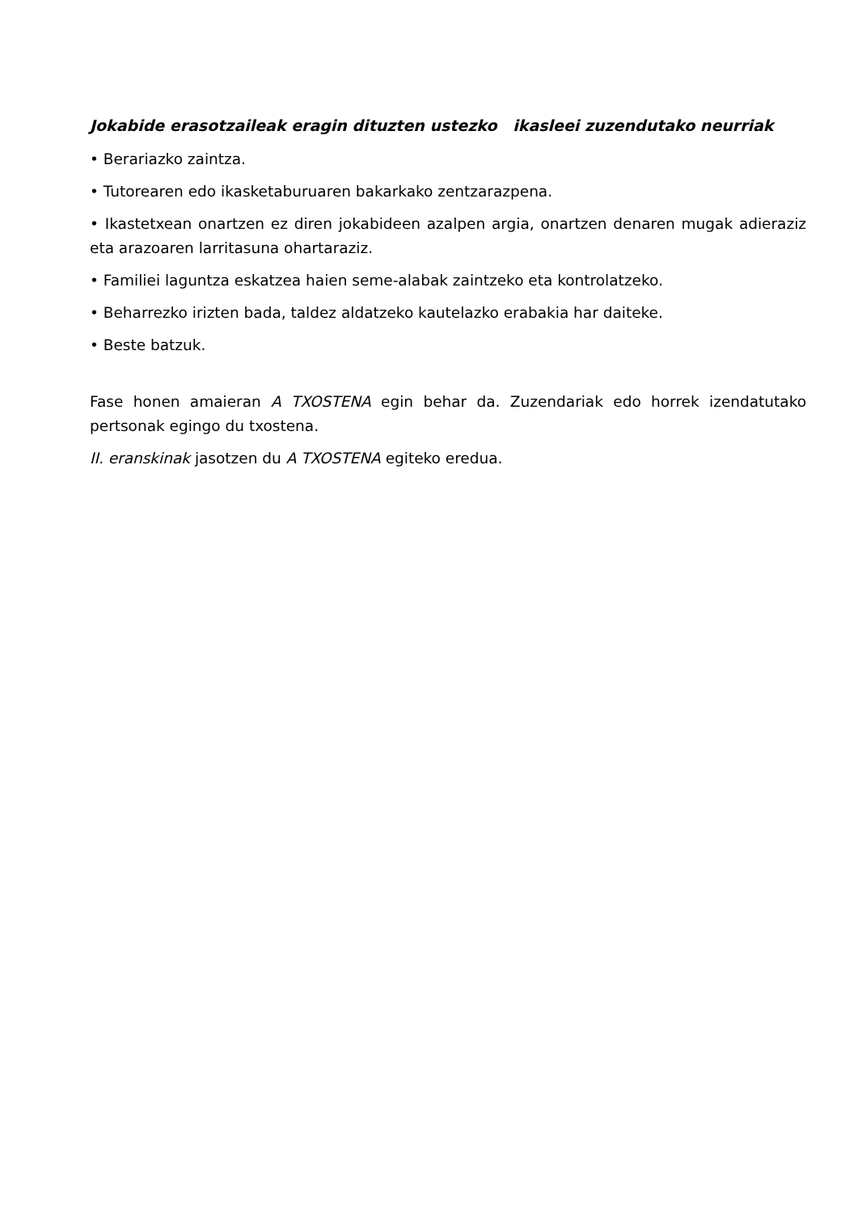Jokabide erasotzaileak eragin dituzten ustezko ikasleei zuzendutako neurriak
• Berariazko zaintza.
• Tutorearen edo ikasketaburuaren bakarkako zentzarazpena.
• Ikastetxean onartzen ez diren jokabideen azalpen argia, onartzen denaren mugak adieraziz eta arazoaren larritasuna ohartaraziz.
• Familiei laguntza eskatzea haien seme-alabak zaintzeko eta kontrolatzeko.
• Beharrezko irizten bada, taldez aldatzeko kautelazko erabakia har daiteke.
• Beste batzuk.
Fase honen amaieran A TXOSTENA egin behar da. Zuzendariak edo horrek izendatutako pertsonak egingo du txostena.
II. eranskinak jasotzen du A TXOSTENA egiteko eredua.